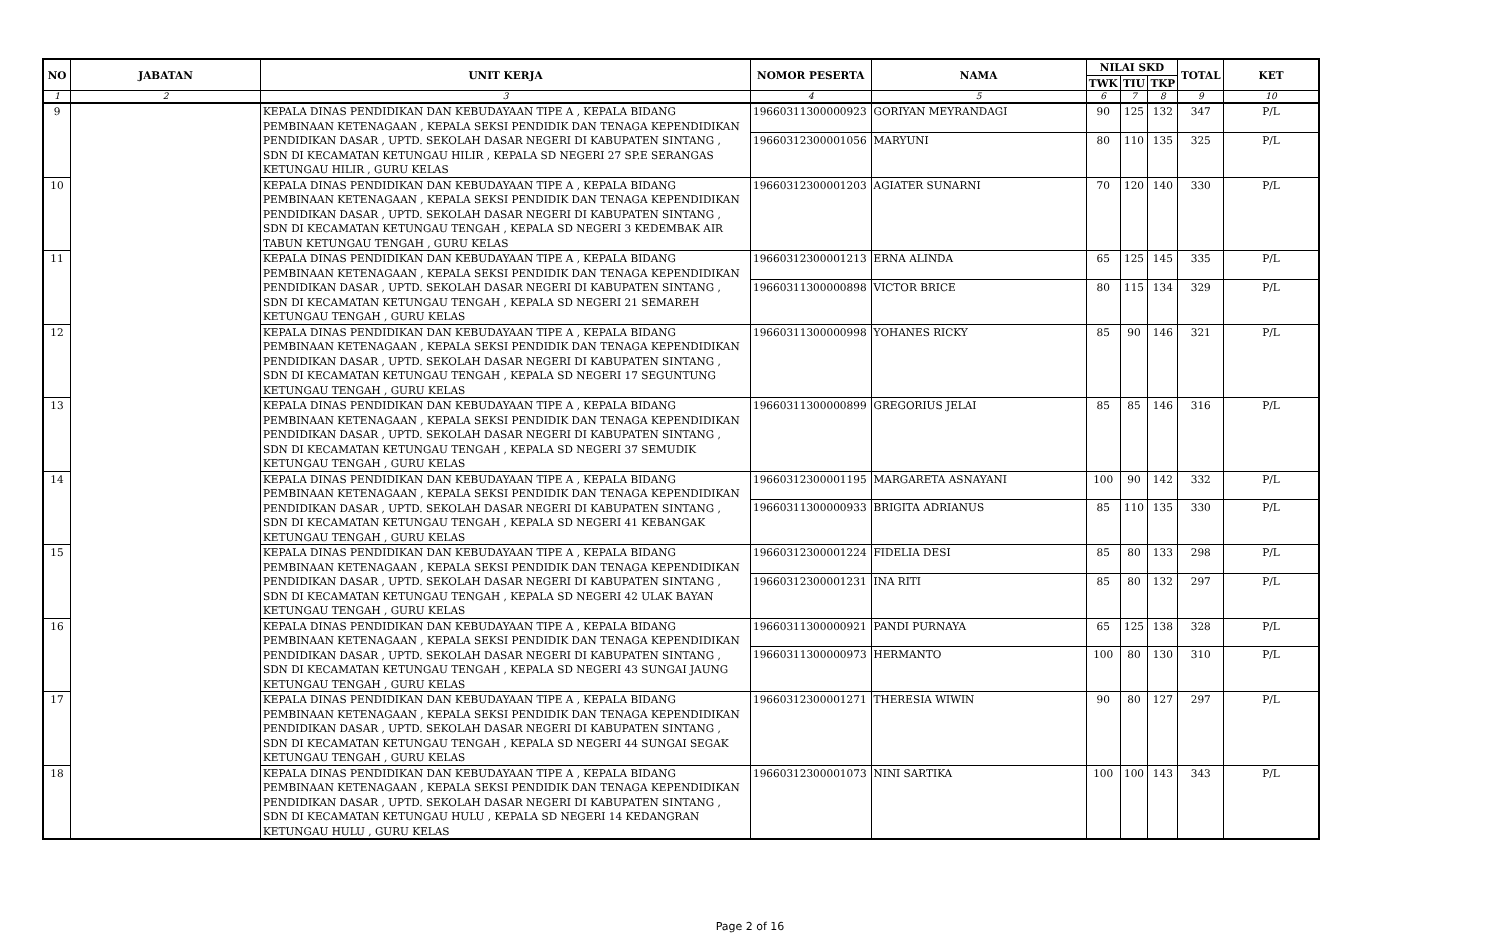| NO | JABATAN | UNIT KERJA | NOMOR PESERTA | NAMA | NILAI SKD | | | TOTAL | KET |
| --- | --- | --- | --- | --- | --- | --- | --- | --- | --- |
| | | | | | TWK | TIU | TKP | | |
| 1 | 2 | 3 | 4 | 5 | 6 | 7 | 8 | 9 | 10 |
| 9 | | KEPALA DINAS PENDIDIKAN DAN KEBUDAYAAN TIPE A , KEPALA BIDANG PEMBINAAN KETENAGAAN , KEPALA SEKSI PENDIDIK DAN TENAGA KEPENDIDIKAN PENDIDIKAN DASAR , UPTD. SEKOLAH DASAR NEGERI DI KABUPATEN SINTANG , SDN DI KECAMATAN KETUNGAU HILIR , KEPALA SD NEGERI 27 SP.E SERANGAS KETUNGAU HILIR , GURU KELAS | 19660311300000923 | GORIYAN MEYRANDAGI | 90 | 125 | 132 | 347 | P/L |
| | | | 19660312300001056 | MARYUNI | 80 | 110 | 135 | 325 | P/L |
| 10 | | KEPALA DINAS PENDIDIKAN DAN KEBUDAYAAN TIPE A , KEPALA BIDANG PEMBINAAN KETENAGAAN , KEPALA SEKSI PENDIDIK DAN TENAGA KEPENDIDIKAN PENDIDIKAN DASAR , UPTD. SEKOLAH DASAR NEGERI DI KABUPATEN SINTANG , SDN DI KECAMATAN KETUNGAU TENGAH , KEPALA SD NEGERI 3 KEDEMBAK AIR TABUN KETUNGAU TENGAH , GURU KELAS | 19660312300001203 | AGIATER SUNARNI | 70 | 120 | 140 | 330 | P/L |
| 11 | | KEPALA DINAS PENDIDIKAN DAN KEBUDAYAAN TIPE A , KEPALA BIDANG PEMBINAAN KETENAGAAN , KEPALA SEKSI PENDIDIK DAN TENAGA KEPENDIDIKAN PENDIDIKAN DASAR , UPTD. SEKOLAH DASAR NEGERI DI KABUPATEN SINTANG , SDN DI KECAMATAN KETUNGAU TENGAH , KEPALA SD NEGERI 21 SEMAREH KETUNGAU TENGAH , GURU KELAS | 19660312300001213 | ERNA ALINDA | 65 | 125 | 145 | 335 | P/L |
| | | | 19660311300000898 | VICTOR BRICE | 80 | 115 | 134 | 329 | P/L |
| 12 | | KEPALA DINAS PENDIDIKAN DAN KEBUDAYAAN TIPE A , KEPALA BIDANG PEMBINAAN KETENAGAAN , KEPALA SEKSI PENDIDIK DAN TENAGA KEPENDIDIKAN PENDIDIKAN DASAR , UPTD. SEKOLAH DASAR NEGERI DI KABUPATEN SINTANG , SDN DI KECAMATAN KETUNGAU TENGAH , KEPALA SD NEGERI 17 SEGUNTUNG KETUNGAU TENGAH , GURU KELAS | 19660311300000998 | YOHANES RICKY | 85 | 90 | 146 | 321 | P/L |
| 13 | | KEPALA DINAS PENDIDIKAN DAN KEBUDAYAAN TIPE A , KEPALA BIDANG PEMBINAAN KETENAGAAN , KEPALA SEKSI PENDIDIK DAN TENAGA KEPENDIDIKAN PENDIDIKAN DASAR , UPTD. SEKOLAH DASAR NEGERI DI KABUPATEN SINTANG , SDN DI KECAMATAN KETUNGAU TENGAH , KEPALA SD NEGERI 37 SEMUDIK KETUNGAU TENGAH , GURU KELAS | 19660311300000899 | GREGORIUS JELAI | 85 | 85 | 146 | 316 | P/L |
| 14 | | KEPALA DINAS PENDIDIKAN DAN KEBUDAYAAN TIPE A , KEPALA BIDANG PEMBINAAN KETENAGAAN , KEPALA SEKSI PENDIDIK DAN TENAGA KEPENDIDIKAN PENDIDIKAN DASAR , UPTD. SEKOLAH DASAR NEGERI DI KABUPATEN SINTANG , SDN DI KECAMATAN KETUNGAU TENGAH , KEPALA SD NEGERI 41 KEBANGAK KETUNGAU TENGAH , GURU KELAS | 19660312300001195 | MARGARETA ASNAYANI | 100 | 90 | 142 | 332 | P/L |
| | | | 19660311300000933 | BRIGITA ADRIANUS | 85 | 110 | 135 | 330 | P/L |
| 15 | | KEPALA DINAS PENDIDIKAN DAN KEBUDAYAAN TIPE A , KEPALA BIDANG PEMBINAAN KETENAGAAN , KEPALA SEKSI PENDIDIK DAN TENAGA KEPENDIDIKAN PENDIDIKAN DASAR , UPTD. SEKOLAH DASAR NEGERI DI KABUPATEN SINTANG , SDN DI KECAMATAN KETUNGAU TENGAH , KEPALA SD NEGERI 42 ULAK BAYAN KETUNGAU TENGAH , GURU KELAS | 19660312300001224 | FIDELIA DESI | 85 | 80 | 133 | 298 | P/L |
| | | | 19660312300001231 | INA RITI | 85 | 80 | 132 | 297 | P/L |
| 16 | | KEPALA DINAS PENDIDIKAN DAN KEBUDAYAAN TIPE A , KEPALA BIDANG PEMBINAAN KETENAGAAN , KEPALA SEKSI PENDIDIK DAN TENAGA KEPENDIDIKAN PENDIDIKAN DASAR , UPTD. SEKOLAH DASAR NEGERI DI KABUPATEN SINTANG , SDN DI KECAMATAN KETUNGAU TENGAH , KEPALA SD NEGERI 43 SUNGAI JAUNG KETUNGAU TENGAH , GURU KELAS | 19660311300000921 | PANDI PURNAYA | 65 | 125 | 138 | 328 | P/L |
| | | | 19660311300000973 | HERMANTO | 100 | 80 | 130 | 310 | P/L |
| 17 | | KEPALA DINAS PENDIDIKAN DAN KEBUDAYAAN TIPE A , KEPALA BIDANG PEMBINAAN KETENAGAAN , KEPALA SEKSI PENDIDIK DAN TENAGA KEPENDIDIKAN PENDIDIKAN DASAR , UPTD. SEKOLAH DASAR NEGERI DI KABUPATEN SINTANG , SDN DI KECAMATAN KETUNGAU TENGAH , KEPALA SD NEGERI 44 SUNGAI SEGAK KETUNGAU TENGAH , GURU KELAS | 19660312300001271 | THERESIA WIWIN | 90 | 80 | 127 | 297 | P/L |
| 18 | | KEPALA DINAS PENDIDIKAN DAN KEBUDAYAAN TIPE A , KEPALA BIDANG PEMBINAAN KETENAGAAN , KEPALA SEKSI PENDIDIK DAN TENAGA KEPENDIDIKAN PENDIDIKAN DASAR , UPTD. SEKOLAH DASAR NEGERI DI KABUPATEN SINTANG , SDN DI KECAMATAN KETUNGAU HULU , KEPALA SD NEGERI 14 KEDANGRAN KETUNGAU HULU , GURU KELAS | 19660312300001073 | NINI SARTIKA | 100 | 100 | 143 | 343 | P/L |
Page 2 of 16